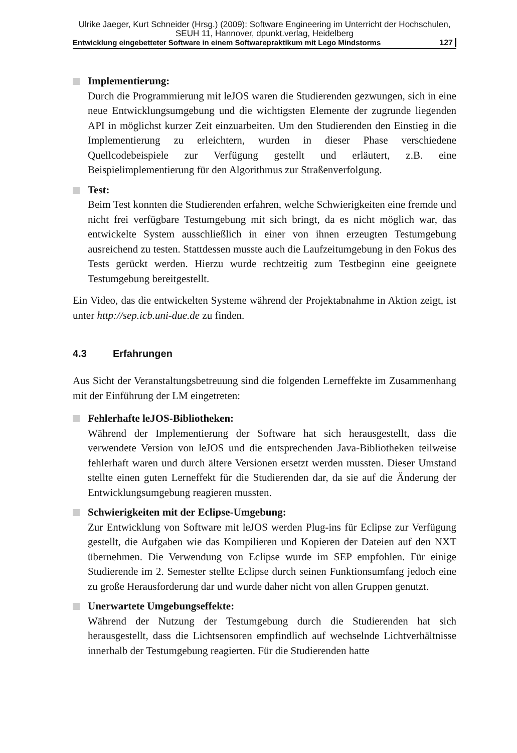Ulrike Jaeger, Kurt Schneider (Hrsg.) (2009): Software Engineering im Unterricht der Hochschulen,
SEUH 11, Hannover, dpunkt.verlag, Heidelberg
Entwicklung eingebetteter Software in einem Softwarepraktikum mit Lego Mindstorms 127
Implementierung:
Durch die Programmierung mit leJOS waren die Studierenden gezwungen, sich in eine neue Entwicklungsumgebung und die wichtigsten Elemente der zugrunde liegenden API in möglichst kurzer Zeit einzuarbeiten. Um den Studierenden den Einstieg in die Implementierung zu erleichtern, wurden in dieser Phase verschiedene Quellcodebeispiele zur Verfügung gestellt und erläutert, z.B. eine Beispielimplementierung für den Algorithmus zur Straßenverfolgung.
Test:
Beim Test konnten die Studierenden erfahren, welche Schwierigkeiten eine fremde und nicht frei verfügbare Testumgebung mit sich bringt, da es nicht möglich war, das entwickelte System ausschließlich in einer von ihnen erzeugten Testumgebung ausreichend zu testen. Stattdessen musste auch die Laufzeitumgebung in den Fokus des Tests gerückt werden. Hierzu wurde rechtzeitig zum Testbeginn eine geeignete Testumgebung bereitgestellt.
Ein Video, das die entwickelten Systeme während der Projektabnahme in Aktion zeigt, ist unter http://sep.icb.uni-due.de zu finden.
4.3 Erfahrungen
Aus Sicht der Veranstaltungsbetreuung sind die folgenden Lerneffekte im Zusammenhang mit der Einführung der LM eingetreten:
Fehlerhafte leJOS-Bibliotheken:
Während der Implementierung der Software hat sich herausgestellt, dass die verwendete Version von leJOS und die entsprechenden Java-Bibliotheken teilweise fehlerhaft waren und durch ältere Versionen ersetzt werden mussten. Dieser Umstand stellte einen guten Lerneffekt für die Studierenden dar, da sie auf die Änderung der Entwicklungsumgebung reagieren mussten.
Schwierigkeiten mit der Eclipse-Umgebung:
Zur Entwicklung von Software mit leJOS werden Plug-ins für Eclipse zur Verfügung gestellt, die Aufgaben wie das Kompilieren und Kopieren der Dateien auf den NXT übernehmen. Die Verwendung von Eclipse wurde im SEP empfohlen. Für einige Studierende im 2. Semester stellte Eclipse durch seinen Funktionsumfang jedoch eine zu große Herausforderung dar und wurde daher nicht von allen Gruppen genutzt.
Unerwartete Umgebungseffekte:
Während der Nutzung der Testumgebung durch die Studierenden hat sich herausgestellt, dass die Lichtsensoren empfindlich auf wechselnde Lichtverhältnisse innerhalb der Testumgebung reagierten. Für die Studierenden hatte